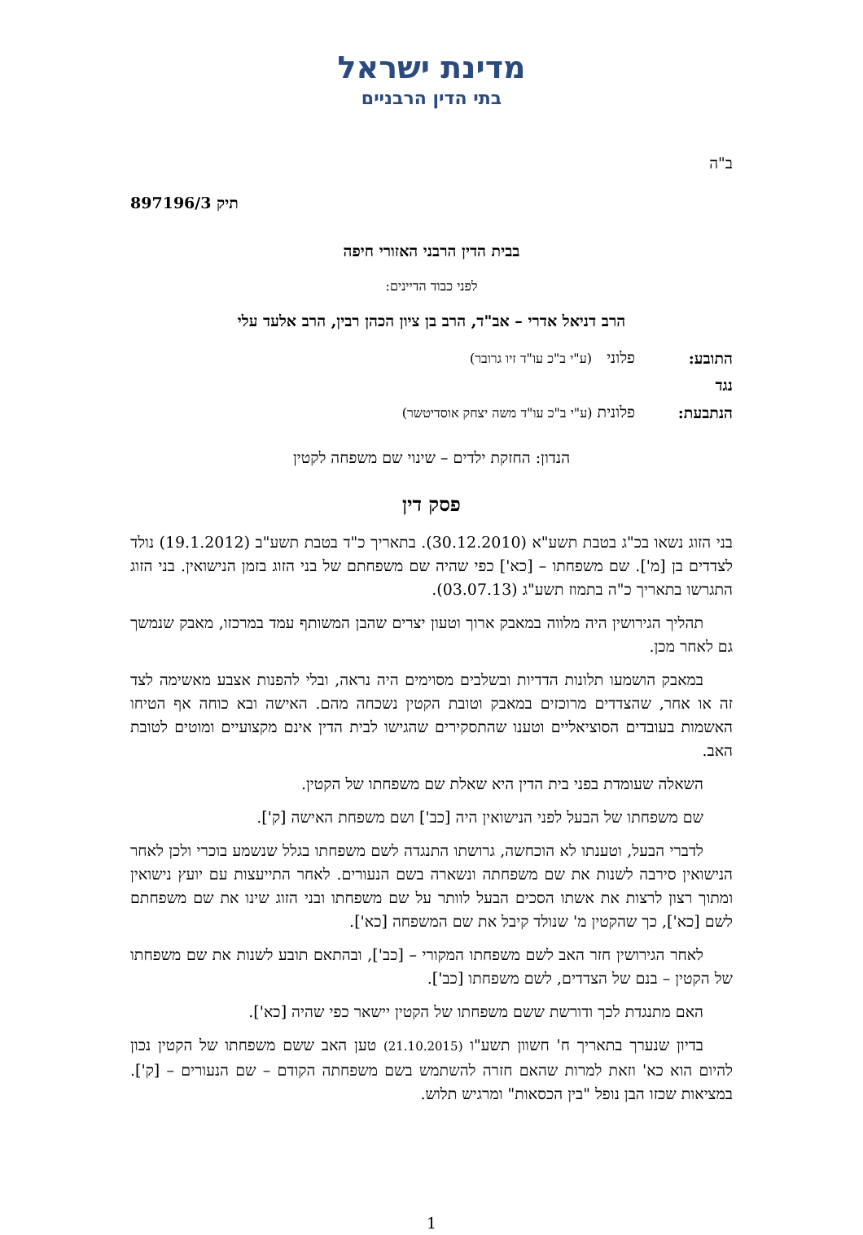מדינת ישראל
בתי הדין הרבניים
ב"ה
תיק 897196/3
בבית הדין הרבני האזורי חיפה
לפני כבוד הדיינים:
הרב דניאל אדרי – אב"ד, הרב בן ציון הכהן רבין, הרב אלעד עלי
| התובע: | פלוני (ע"י ב"כ עו"ד זיו גרובר) |
| נגד | |
| הנתבעת: | פלונית (ע"י ב"כ עו"ד משה יצחק אוסדיטשר) |
הנדון: החזקת ילדים – שינוי שם משפחה לקטין
פסק דין
בני הזוג נשאו בכ"ג בטבת תשע"א (30.12.2010). בתאריך כ"ד בטבת תשע"ב (19.1.2012) נולד לצדדים בן [מ']. שם משפחתו – [כא'] כפי שהיה שם משפחתם של בני הזוג בזמן הנישואין. בני הזוג התגרשו בתאריך כ"ה בתמוז תשע"ג (03.07.13).
תהליך הגירושין היה מלווה במאבק ארוך וטעון יצרים שהבן המשותף עמד במרכזו, מאבק שנמשך גם לאחר מכן.
במאבק הושמעו תלונות הדדיות ובשלבים מסוימים היה נראה, ובלי להפנות אצבע מאשימה לצד זה או אחר, שהצדדים מרוכזים במאבק וטובת הקטין נשכחה מהם. האישה ובא כוחה אף הטיחו האשמות בעובדים הסוציאליים וטענו שהתסקירים שהגישו לבית הדין אינם מקצועיים ומוטים לטובת האב.
השאלה שעומדת בפני בית הדין היא שאלת שם משפחתו של הקטין.
שם משפחתו של הבעל לפני הנישואין היה [כב'] ושם משפחת האישה [ק'].
לדברי הבעל, וטענתו לא הוכחשה, גרושתו התנגדה לשם משפחתו בגלל שנשמע בוכרי ולכן לאחר הנישואין סירבה לשנות את שם משפחתה ונשארה בשם הנעורים. לאחר התייעצות עם יועץ נישואין ומתוך רצון לרצות את אשתו הסכים הבעל לוותר על שם משפחתו ובני הזוג שינו את שם משפחתם לשם [כא'], כך שהקטין מ' שנולד קיבל את שם המשפחה [כא'].
לאחר הגירושין חזר האב לשם משפחתו המקורי – [כב'], ובהתאם תובע לשנות את שם משפחתו של הקטין – בנם של הצדדים, לשם משפחתו [כב'].
האם מתנגדת לכך ודורשת ששם משפחתו של הקטין יישאר כפי שהיה [כא'].
בדיון שנערך בתאריך ח' חשוון תשע"ו (21.10.2015) טען האב ששם משפחתו של הקטין נכון להיום הוא כא' וזאת למרות שהאם חזרה להשתמש בשם משפחתה הקודם – שם הנעורים – [ק']. במציאות שכזו הבן נופל "בין הכסאות" ומרגיש תלוש.
1